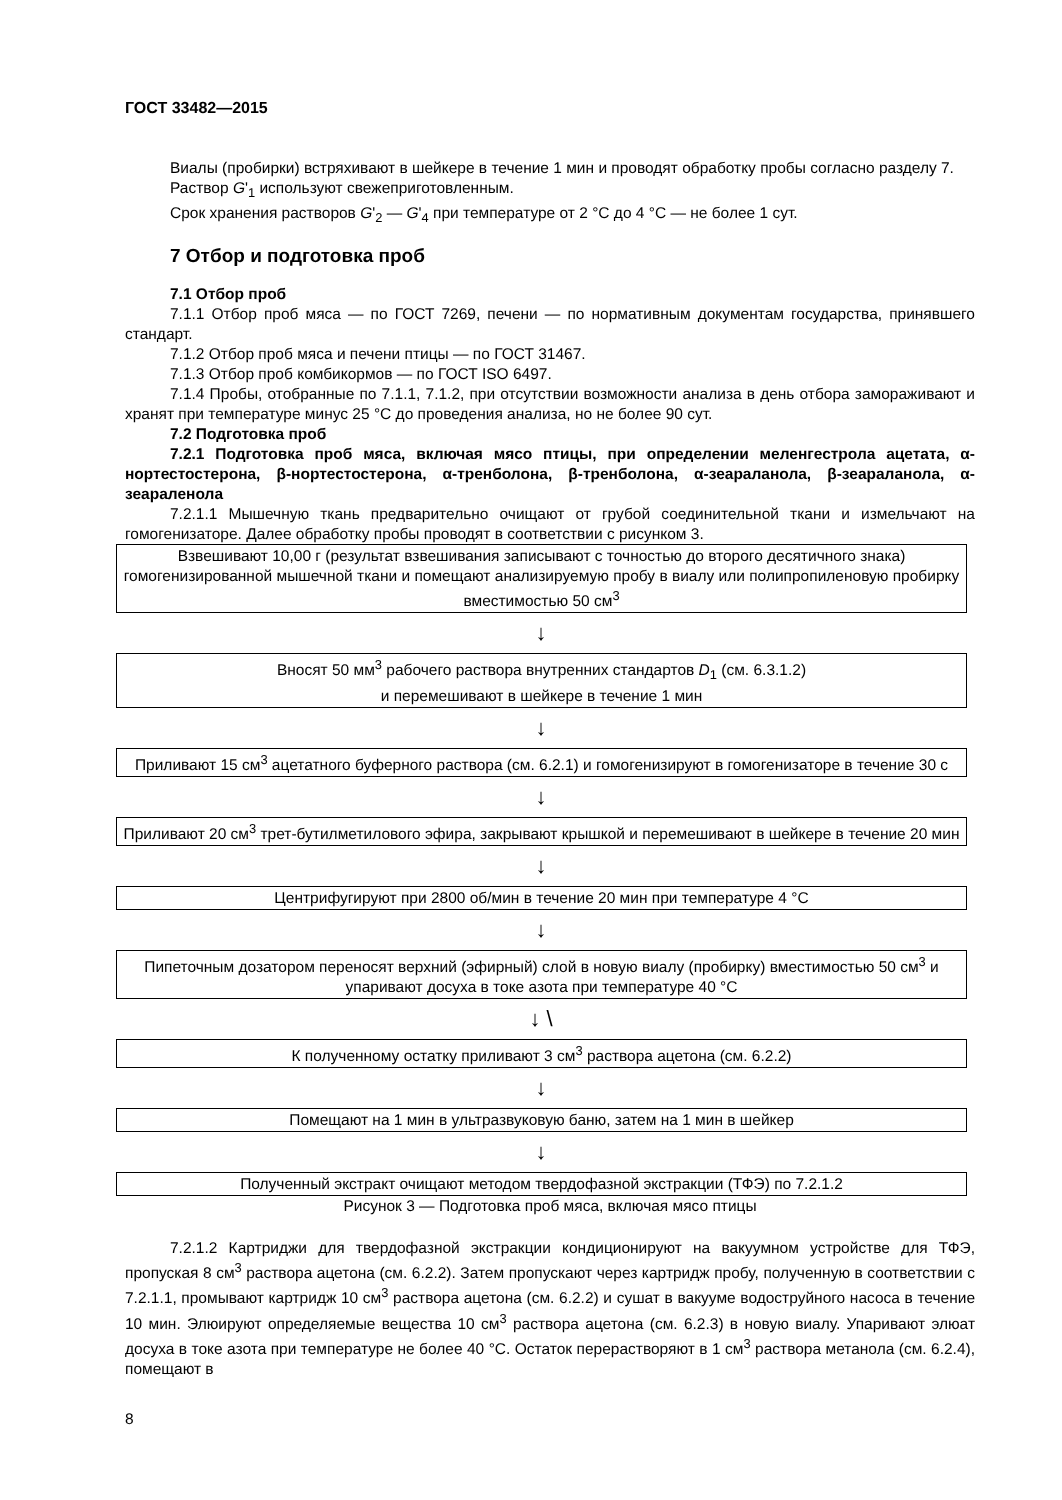ГОСТ 33482—2015
Виалы (пробирки) встряхивают в шейкере в течение 1 мин и проводят обработку пробы согласно разделу 7.
Раствор G'<sub>1</sub> используют свежеприготовленным.
Срок хранения растворов G'<sub>2</sub> — G'<sub>4</sub> при температуре от 2 °С до 4 °С — не более 1 сут.
7 Отбор и подготовка проб
7.1 Отбор проб
7.1.1 Отбор проб мяса — по ГОСТ 7269, печени — по нормативным документам государства, принявшего стандарт.
7.1.2 Отбор проб мяса и печени птицы — по ГОСТ 31467.
7.1.3 Отбор проб комбикормов — по ГОСТ ISO 6497.
7.1.4 Пробы, отобранные по 7.1.1, 7.1.2, при отсутствии возможности анализа в день отбора замораживают и хранят при температуре минус 25 °С до проведения анализа, но не более 90 сут.
7.2 Подготовка проб
7.2.1 Подготовка проб мяса, включая мясо птицы, при определении меленгестрола ацетата, α-нортестостерона, β-нортестостерона, α-тренболона, β-тренболона, α-зеараланола, β-зеараланола, α-зеараленола
7.2.1.1 Мышечную ткань предварительно очищают от грубой соединительной ткани и измельчают на гомогенизаторе. Далее обработку пробы проводят в соответствии с рисунком 3.
Взвешивают 10,00 г (результат взвешивания записывают с точностью до второго десятичного знака) гомогенизированной мышечной ткани и помещают анализируемую пробу в виалу или полипропиленовую пробирку вместимостью 50 см<sup>3</sup>
↓
Вносят 50 мм<sup>3</sup> рабочего раствора внутренних стандартов D<sub>1</sub> (см. 6.3.1.2)
и перемешивают в шейкере в течение 1 мин
↓
Приливают 15 см<sup>3</sup> ацетатного буферного раствора (см. 6.2.1) и гомогенизируют в гомогенизаторе в течение 30 с
↓
Приливают 20 см<sup>3</sup> трет-бутилметилового эфира, закрывают крышкой и перемешивают в шейкере в течение 20 мин
↓
Центрифугируют при 2800 об/мин в течение 20 мин при температуре 4 °С
↓
Пипеточным дозатором переносят верхний (эфирный) слой в новую виалу (пробирку) вместимостью 50 см<sup>3</sup> и упаривают досуха в токе азота при температуре 40 °С
↓ \
К полученному остатку приливают 3 см<sup>3</sup> раствора ацетона (см. 6.2.2)
↓
Помещают на 1 мин в ультразвуковую баню, затем на 1 мин в шейкер
↓
Полученный экстракт очищают методом твердофазной экстракции (ТФЭ) по 7.2.1.2
Рисунок 3 — Подготовка проб мяса, включая мясо птицы
7.2.1.2 Картриджи для твердофазной экстракции кондиционируют на вакуумном устройстве для ТФЭ, пропуская 8 см<sup>3</sup> раствора ацетона (см. 6.2.2). Затем пропускают через картридж пробу, полученную в соответствии с 7.2.1.1, промывают картридж 10 см<sup>3</sup> раствора ацетона (см. 6.2.2) и сушат в вакууме водоструйного насоса в течение 10 мин. Элюируют определяемые вещества 10 см<sup>3</sup> раствора ацетона (см. 6.2.3) в новую виалу. Упаривают элюат досуха в токе азота при температуре не более 40 °С. Остаток перерастворяют в 1 см<sup>3</sup> раствора метанола (см. 6.2.4), помещают в
8